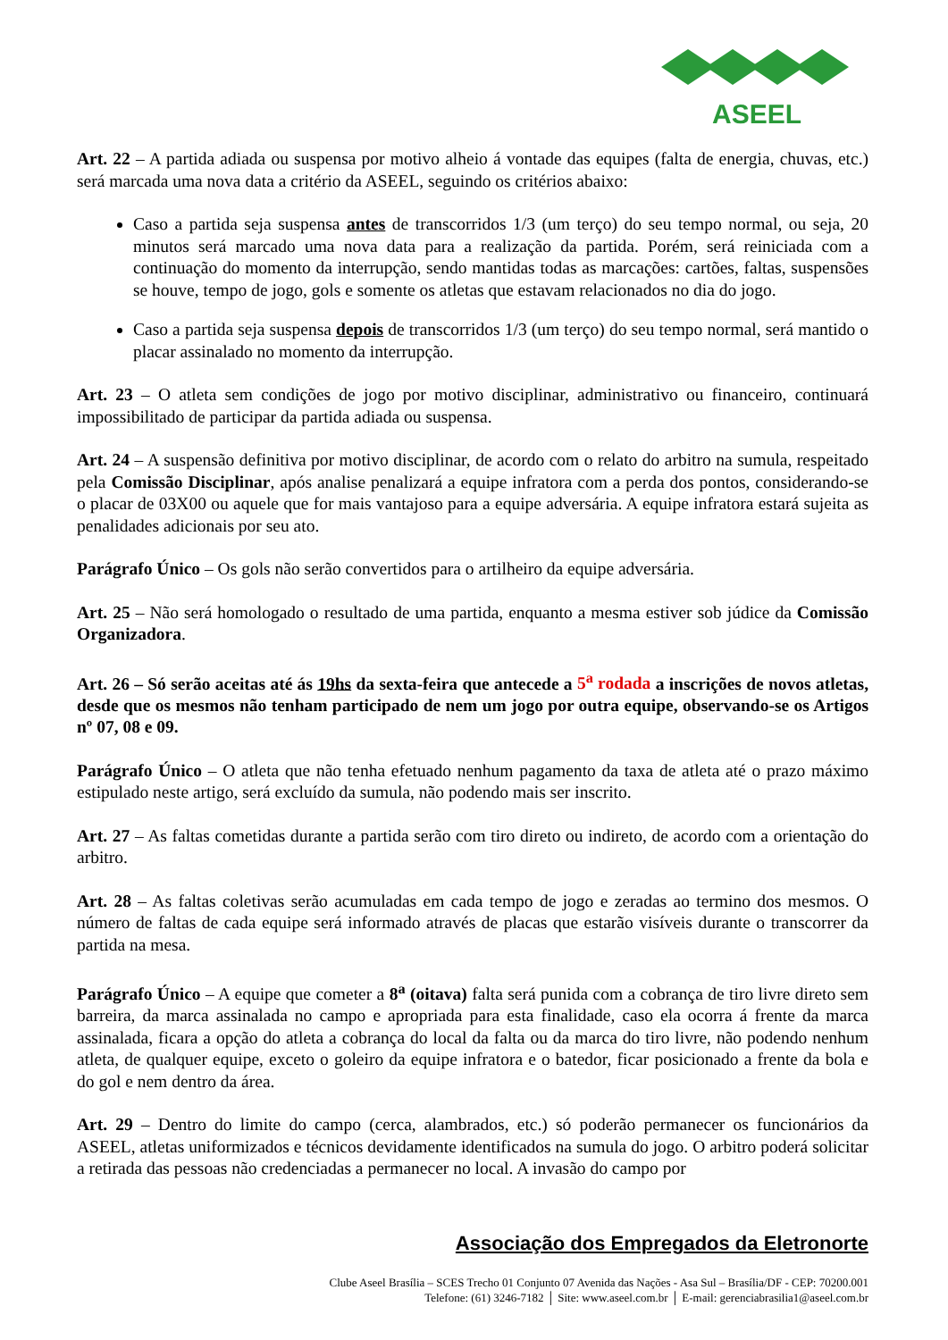ASEEL
Art. 22 – A partida adiada ou suspensa por motivo alheio á vontade das equipes (falta de energia, chuvas, etc.) será marcada uma nova data a critério da ASEEL, seguindo os critérios abaixo:
Caso a partida seja suspensa antes de transcorridos 1/3 (um terço) do seu tempo normal, ou seja, 20 minutos será marcado uma nova data para a realização da partida. Porém, será reiniciada com a continuação do momento da interrupção, sendo mantidas todas as marcações: cartões, faltas, suspensões se houve, tempo de jogo, gols e somente os atletas que estavam relacionados no dia do jogo.
Caso a partida seja suspensa depois de transcorridos 1/3 (um terço) do seu tempo normal, será mantido o placar assinalado no momento da interrupção.
Art. 23 – O atleta sem condições de jogo por motivo disciplinar, administrativo ou financeiro, continuará impossibilitado de participar da partida adiada ou suspensa.
Art. 24 – A suspensão definitiva por motivo disciplinar, de acordo com o relato do arbitro na sumula, respeitado pela Comissão Disciplinar, após analise penalizará a equipe infratora com a perda dos pontos, considerando-se o placar de 03X00 ou aquele que for mais vantajoso para a equipe adversária. A equipe infratora estará sujeita as penalidades adicionais por seu ato.
Parágrafo Único – Os gols não serão convertidos para o artilheiro da equipe adversária.
Art. 25 – Não será homologado o resultado de uma partida, enquanto a mesma estiver sob júdice da Comissão Organizadora.
Art. 26 – Só serão aceitas até ás 19hs da sexta-feira que antecede a 5<sup>a</sup> rodada a inscrições de novos atletas, desde que os mesmos não tenham participado de nem um jogo por outra equipe, observando-se os Artigos nº 07, 08 e 09.
Parágrafo Único – O atleta que não tenha efetuado nenhum pagamento da taxa de atleta até o prazo máximo estipulado neste artigo, será excluído da sumula, não podendo mais ser inscrito.
Art. 27 – As faltas cometidas durante a partida serão com tiro direto ou indireto, de acordo com a orientação do arbitro.
Art. 28 – As faltas coletivas serão acumuladas em cada tempo de jogo e zeradas ao termino dos mesmos. O número de faltas de cada equipe será informado através de placas que estarão visíveis durante o transcorrer da partida na mesa.
Parágrafo Único – A equipe que cometer a 8<sup>a</sup> (oitava) falta será punida com a cobrança de tiro livre direto sem barreira, da marca assinalada no campo e apropriada para esta finalidade, caso ela ocorra á frente da marca assinalada, ficara a opção do atleta a cobrança do local da falta ou da marca do tiro livre, não podendo nenhum atleta, de qualquer equipe, exceto o goleiro da equipe infratora e o batedor, ficar posicionado a frente da bola e do gol e nem dentro da área.
Art. 29 – Dentro do limite do campo (cerca, alambrados, etc.) só poderão permanecer os funcionários da ASEEL, atletas uniformizados e técnicos devidamente identificados na sumula do jogo. O arbitro poderá solicitar a retirada das pessoas não credenciadas a permanecer no local. A invasão do campo por
Associação dos Empregados da Eletronorte
Clube Aseel Brasília – SCES Trecho 01 Conjunto 07 Avenida das Nações - Asa Sul – Brasília/DF - CEP: 70200.001
Telefone: (61) 3246-7182 │ Site: www.aseel.com.br │ E-mail: gerenciabrasilia1@aseel.com.br